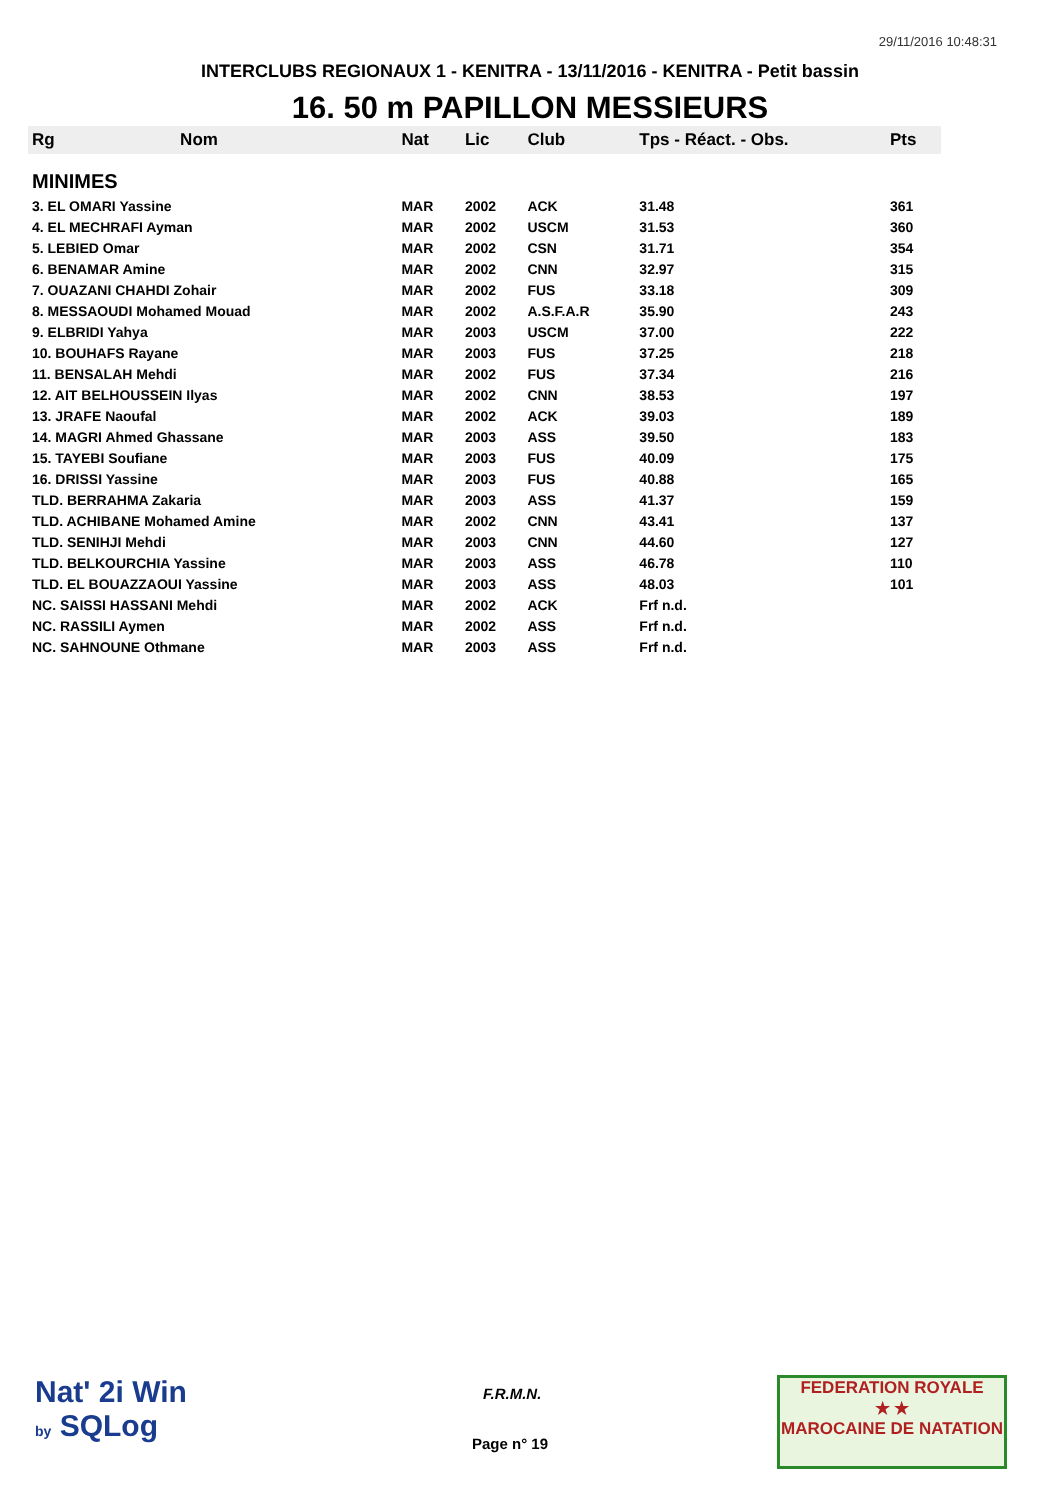29/11/2016 10:48:31
INTERCLUBS REGIONAUX 1 - KENITRA - 13/11/2016 - KENITRA - Petit bassin
16. 50 m PAPILLON MESSIEURS
| Rg | Nom | Nat | Lic | Club | Tps - Réact. - Obs. | Pts |
| --- | --- | --- | --- | --- | --- | --- |
| MINIMES | | | | | | |
| 3. EL OMARI Yassine | | MAR | 2002 | ACK | 31.48 | 361 |
| 4. EL MECHRAFI Ayman | | MAR | 2002 | USCM | 31.53 | 360 |
| 5. LEBIED Omar | | MAR | 2002 | CSN | 31.71 | 354 |
| 6. BENAMAR Amine | | MAR | 2002 | CNN | 32.97 | 315 |
| 7. OUAZANI CHAHDI Zohair | | MAR | 2002 | FUS | 33.18 | 309 |
| 8. MESSAOUDI Mohamed Mouad | | MAR | 2002 | A.S.F.A.R | 35.90 | 243 |
| 9. ELBRIDI Yahya | | MAR | 2003 | USCM | 37.00 | 222 |
| 10. BOUHAFS Rayane | | MAR | 2003 | FUS | 37.25 | 218 |
| 11. BENSALAH Mehdi | | MAR | 2002 | FUS | 37.34 | 216 |
| 12. AIT BELHOUSSEIN Ilyas | | MAR | 2002 | CNN | 38.53 | 197 |
| 13. JRAFE Naoufal | | MAR | 2002 | ACK | 39.03 | 189 |
| 14. MAGRI Ahmed Ghassane | | MAR | 2003 | ASS | 39.50 | 183 |
| 15. TAYEBI Soufiane | | MAR | 2003 | FUS | 40.09 | 175 |
| 16. DRISSI Yassine | | MAR | 2003 | FUS | 40.88 | 165 |
| TLD. BERRAHMA Zakaria | | MAR | 2003 | ASS | 41.37 | 159 |
| TLD. ACHIBANE Mohamed Amine | | MAR | 2002 | CNN | 43.41 | 137 |
| TLD. SENIHJI Mehdi | | MAR | 2003 | CNN | 44.60 | 127 |
| TLD. BELKOURCHIA Yassine | | MAR | 2003 | ASS | 46.78 | 110 |
| TLD. EL BOUAZZAOUI Yassine | | MAR | 2003 | ASS | 48.03 | 101 |
| NC. SAISSI HASSANI Mehdi | | MAR | 2002 | ACK | Frf n.d. | |
| NC. RASSILI Aymen | | MAR | 2002 | ASS | Frf n.d. | |
| NC. SAHNOUNE Othmane | | MAR | 2003 | ASS | Frf n.d. | |
Nat' 2i Win
by SQLog
F.R.M.N.
Page n° 19
FEDERATION ROYALE
★ ★
MAROCAINE DE NATATION